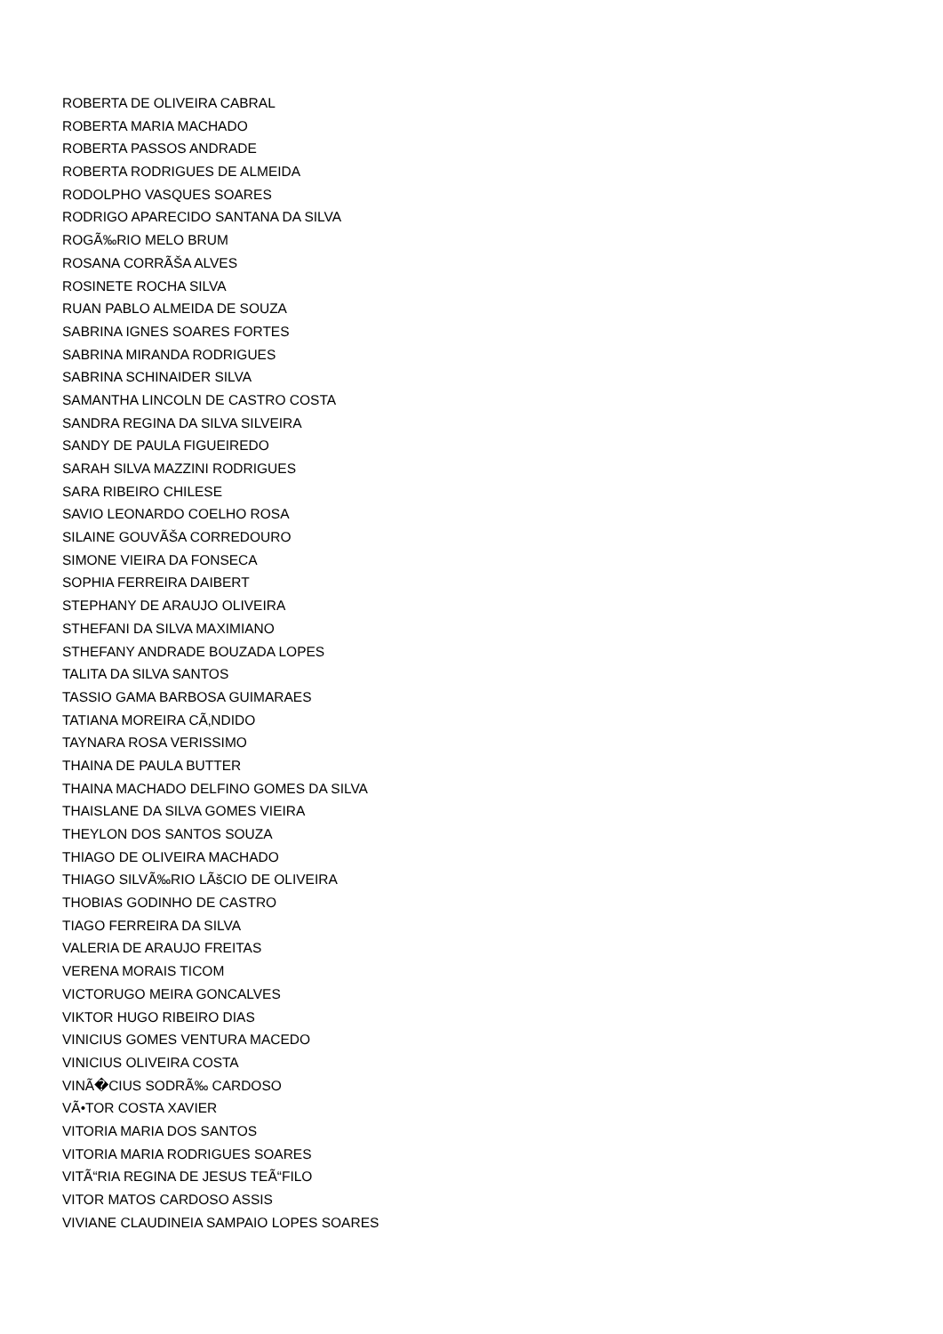ROBERTA DE OLIVEIRA CABRAL
ROBERTA MARIA MACHADO
ROBERTA PASSOS ANDRADE
ROBERTA RODRIGUES DE ALMEIDA
RODOLPHO VASQUES SOARES
RODRIGO APARECIDO SANTANA DA SILVA
ROGÃ‰RIO MELO BRUM
ROSANA CORRÃŠA ALVES
ROSINETE ROCHA SILVA
RUAN PABLO ALMEIDA DE SOUZA
SABRINA IGNES SOARES FORTES
SABRINA MIRANDA RODRIGUES
SABRINA SCHINAIDER SILVA
SAMANTHA LINCOLN DE CASTRO COSTA
SANDRA REGINA DA SILVA SILVEIRA
SANDY DE PAULA FIGUEIREDO
SARAH SILVA MAZZINI RODRIGUES
SARA RIBEIRO CHILESE
SAVIO LEONARDO COELHO ROSA
SILAINE GOUVÃŠA CORREDOURO
SIMONE VIEIRA DA FONSECA
SOPHIA FERREIRA DAIBERT
STEPHANY DE ARAUJO OLIVEIRA
STHEFANI DA SILVA MAXIMIANO
STHEFANY ANDRADE BOUZADA LOPES
TALITA DA SILVA SANTOS
TASSIO GAMA BARBOSA GUIMARAES
TATIANA MOREIRA CÃ‚NDIDO
TAYNARA ROSA VERISSIMO
THAINA DE PAULA BUTTER
THAINA MACHADO DELFINO GOMES DA SILVA
THAISLANE DA SILVA GOMES VIEIRA
THEYLON DOS SANTOS SOUZA
THIAGO DE OLIVEIRA MACHADO
THIAGO SILVÃ‰RIO LÃšCIO DE OLIVEIRA
THOBIAS GODINHO DE CASTRO
TIAGO FERREIRA DA SILVA
VALERIA DE ARAUJO FREITAS
VERENA MORAIS TICOM
VICTORUGO MEIRA GONCALVES
VIKTOR HUGO RIBEIRO DIAS
VINICIUS GOMES VENTURA MACEDO
VINICIUS OLIVEIRA COSTA
VINÃ�CIUS SODRÃ‰ CARDOSO
VÃ•TOR COSTA XAVIER
VITORIA MARIA DOS SANTOS
VITORIA MARIA RODRIGUES SOARES
VITÃ“RIA REGINA DE JESUS TEÃ“FILO
VITOR MATOS CARDOSO ASSIS
VIVIANE CLAUDINEIA SAMPAIO LOPES SOARES